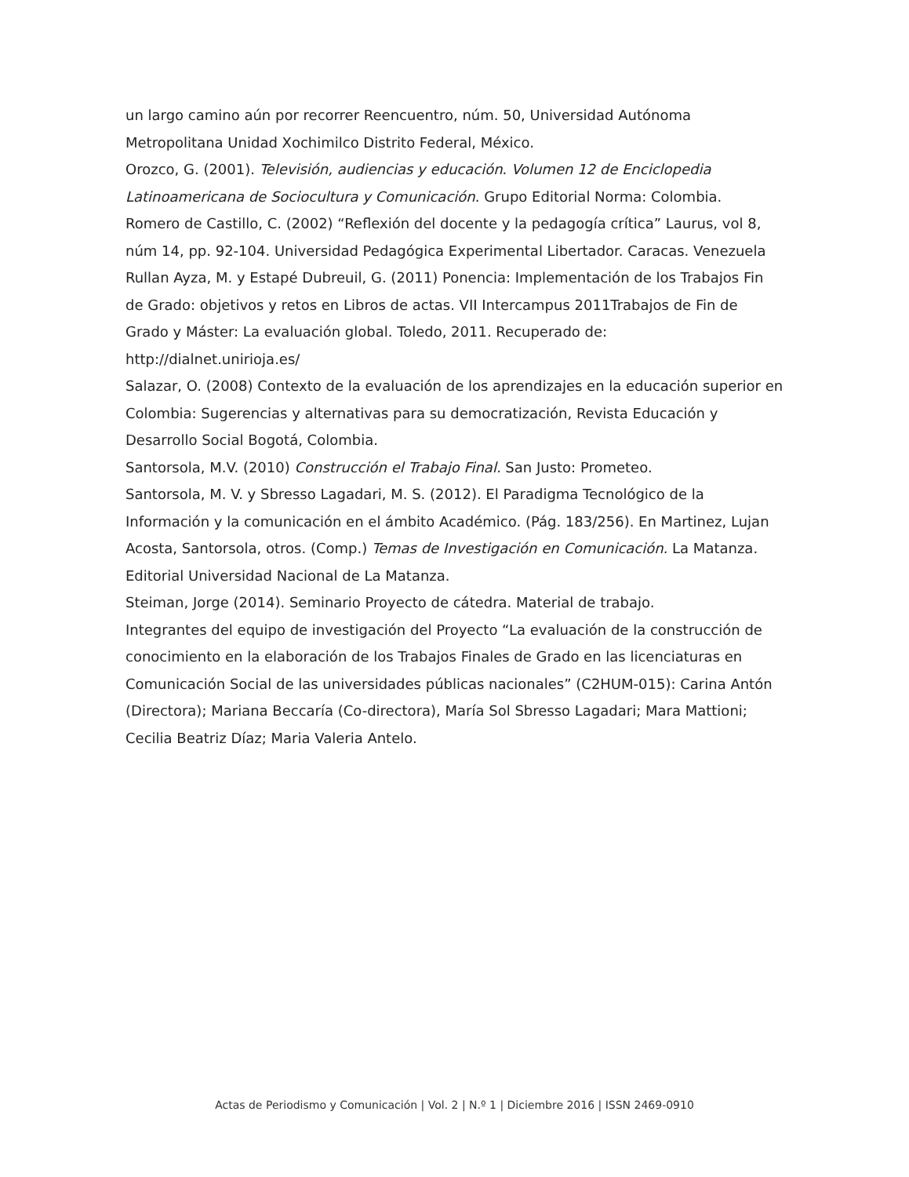un largo camino aún por recorrer Reencuentro, núm. 50, Universidad Autónoma Metropolitana Unidad Xochimilco Distrito Federal, México.
Orozco, G. (2001). Televisión, audiencias y educación. Volumen 12 de Enciclopedia Latinoamericana de Sociocultura y Comunicación. Grupo Editorial Norma: Colombia.
Romero de Castillo, C. (2002) “Reflexión del docente y la pedagogía crítica” Laurus, vol 8, núm 14, pp. 92-104. Universidad Pedagógica Experimental Libertador. Caracas. Venezuela
Rullan Ayza, M. y Estapé Dubreuil, G. (2011) Ponencia: Implementación de los Trabajos Fin de Grado: objetivos y retos en Libros de actas. VII Intercampus 2011Trabajos de Fin de Grado y Máster: La evaluación global. Toledo, 2011. Recuperado de: http://dialnet.unirioja.es/
Salazar, O. (2008) Contexto de la evaluación de los aprendizajes en la educación superior en Colombia: Sugerencias y alternativas para su democratización, Revista Educación y Desarrollo Social Bogotá, Colombia.
Santorsola, M.V. (2010) Construcción el Trabajo Final. San Justo: Prometeo.
Santorsola, M. V. y Sbresso Lagadari, M. S. (2012). El Paradigma Tecnológico de la Información y la comunicación en el ámbito Académico. (Pág. 183/256). En Martinez, Lujan Acosta, Santorsola, otros. (Comp.) Temas de Investigación en Comunicación. La Matanza. Editorial Universidad Nacional de La Matanza.
Steiman, Jorge (2014). Seminario Proyecto de cátedra. Material de trabajo.
Integrantes del equipo de investigación del Proyecto “La evaluación de la construcción de conocimiento en la elaboración de los Trabajos Finales de Grado en las licenciaturas en Comunicación Social de las universidades públicas nacionales” (C2HUM-015): Carina Antón (Directora); Mariana Beccaría (Co-directora), María Sol Sbresso Lagadari; Mara Mattioni; Cecilia Beatriz Díaz; Maria Valeria Antelo.
Actas de Periodismo y Comunicación | Vol. 2 | N.º 1 | Diciembre 2016 | ISSN 2469-0910